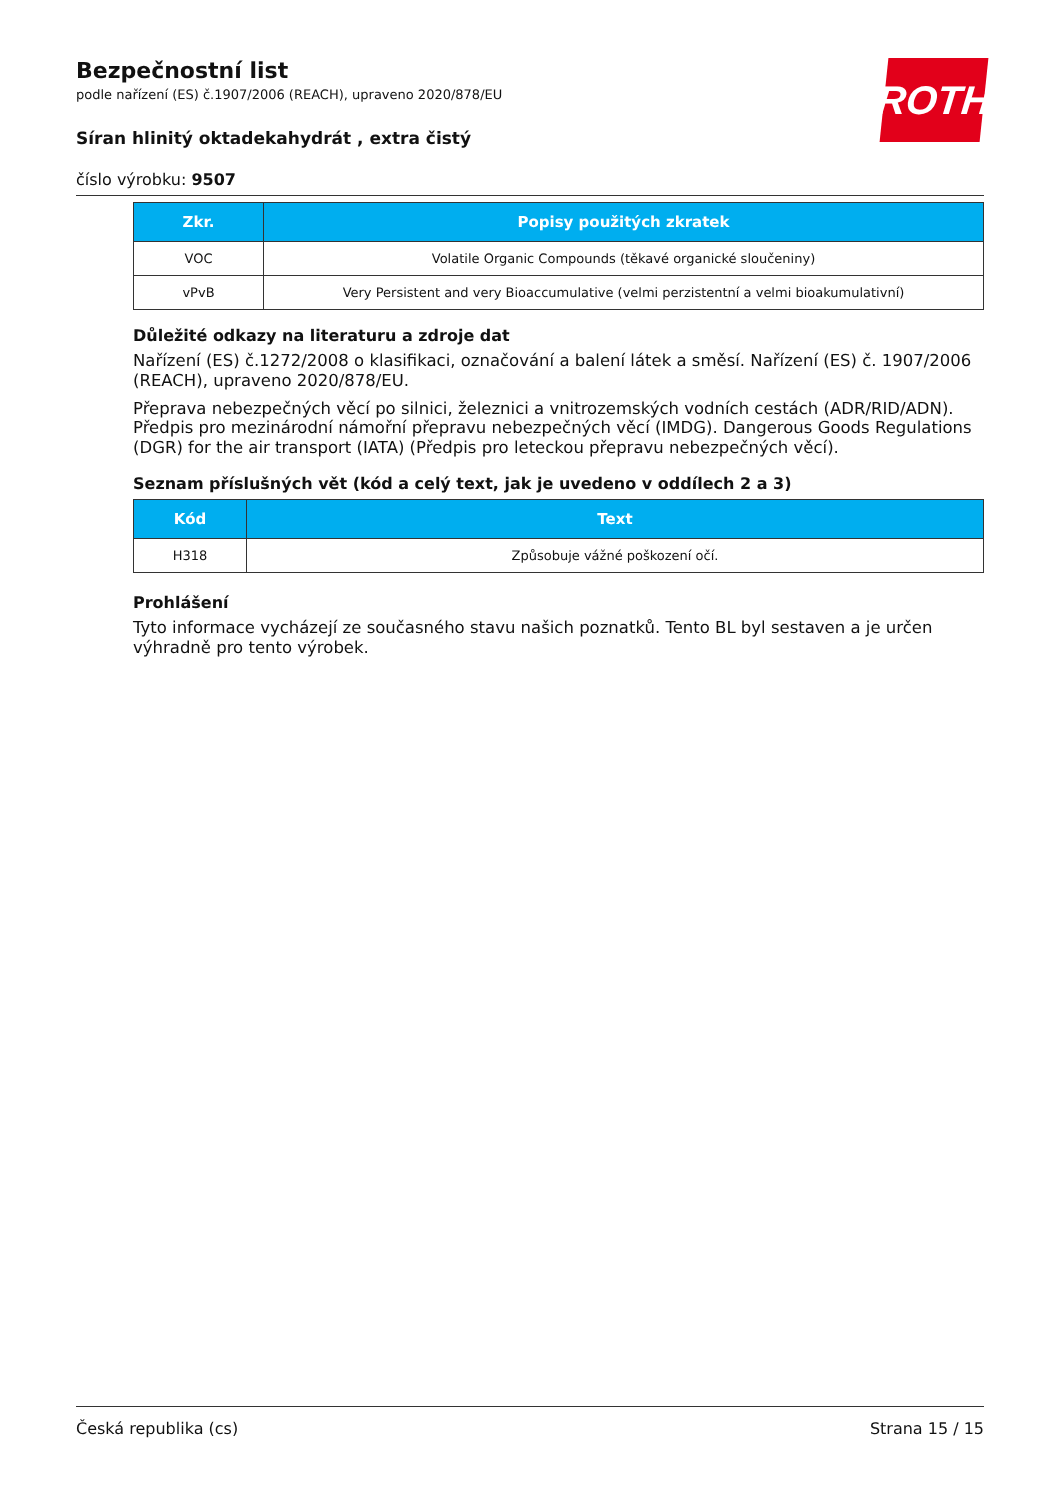ROTH
Bezpečnostní list
podle nařízení (ES) č.1907/2006 (REACH), upraveno 2020/878/EU
Síran hlinitý oktadekahydrát , extra čistý
číslo výrobku: 9507
| Zkr. | Popisy použitých zkratek |
| --- | --- |
| VOC | Volatile Organic Compounds (těkavé organické sloučeniny) |
| vPvB | Very Persistent and very Bioaccumulative (velmi perzistentní a velmi bioakumulativní) |
Důležité odkazy na literaturu a zdroje dat
Nařízení (ES) č.1272/2008 o klasifikaci, označování a balení látek a směsí. Nařízení (ES) č. 1907/2006 (REACH), upraveno 2020/878/EU.
Přeprava nebezpečných věcí po silnici, železnici a vnitrozemských vodních cestách (ADR/RID/ADN). Předpis pro mezinárodní námořní přepravu nebezpečných věcí (IMDG). Dangerous Goods Regulations (DGR) for the air transport (IATA) (Předpis pro leteckou přepravu nebezpečných věcí).
Seznam příslušných vět (kód a celý text, jak je uvedeno v oddílech 2 a 3)
| Kód | Text |
| --- | --- |
| H318 | Způsobuje vážné poškození očí. |
Prohlášení
Tyto informace vycházejí ze současného stavu našich poznatků. Tento BL byl sestaven a je určen výhradně pro tento výrobek.
Česká republika (cs) Strana 15 / 15